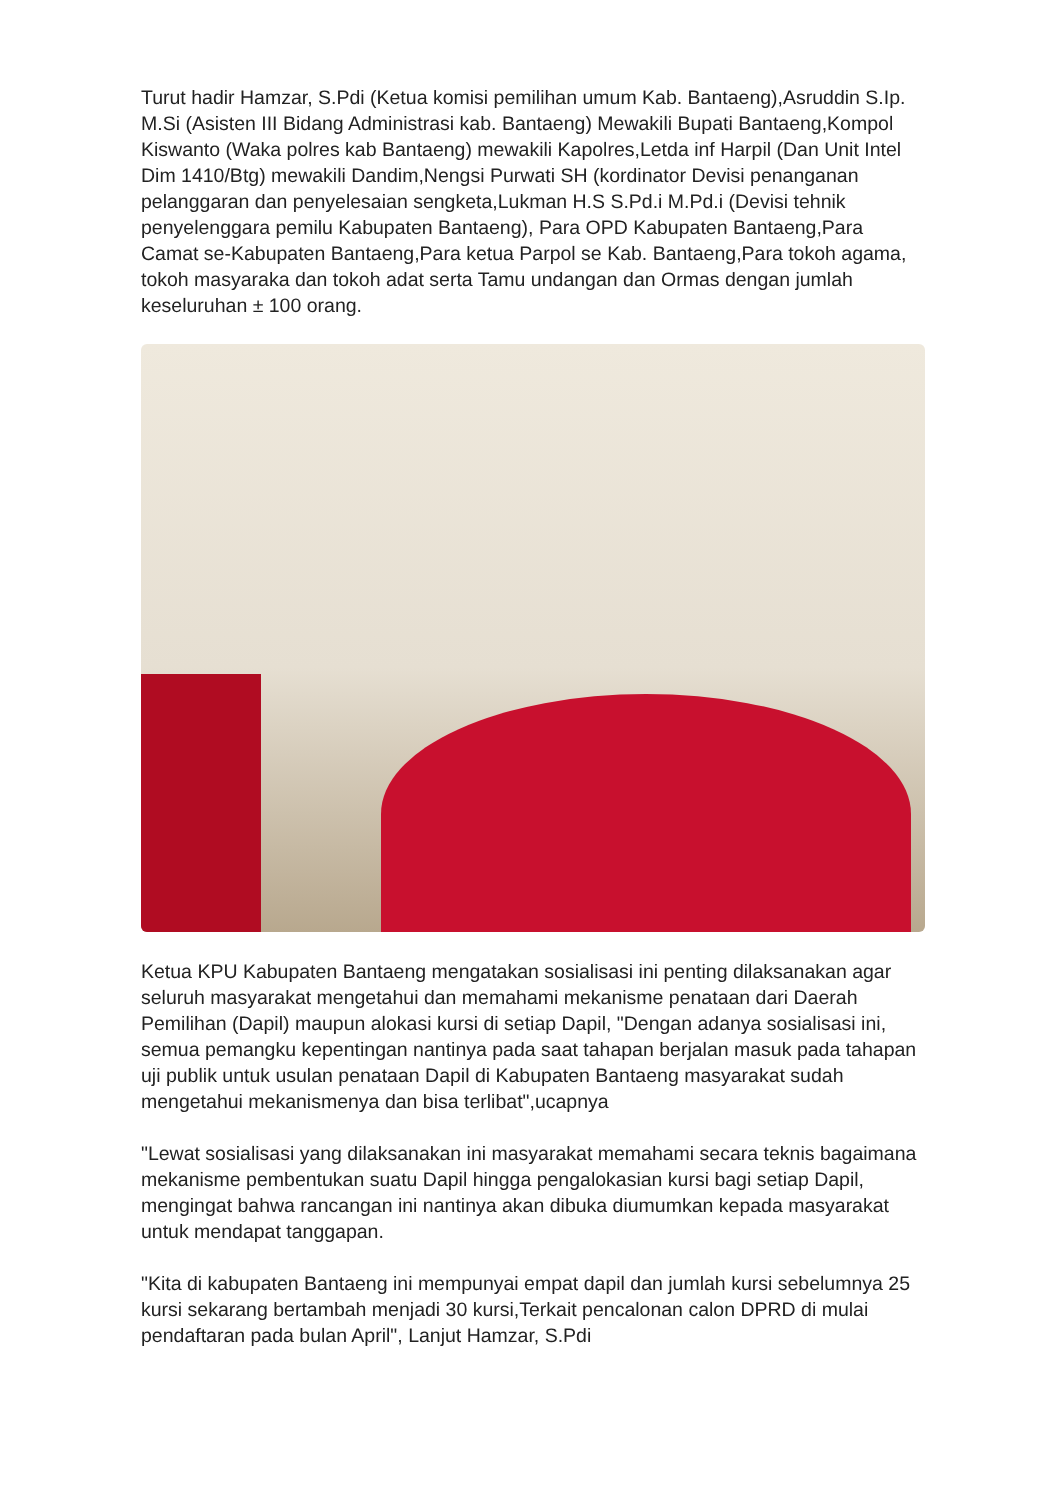Turut hadir Hamzar, S.Pdi (Ketua komisi pemilihan umum Kab. Bantaeng),Asruddin S.Ip. M.Si (Asisten III Bidang Administrasi kab. Bantaeng) Mewakili Bupati Bantaeng,Kompol Kiswanto (Waka polres kab Bantaeng) mewakili Kapolres,Letda inf Harpil (Dan Unit Intel Dim 1410/Btg) mewakili Dandim,Nengsi Purwati SH (kordinator Devisi penanganan pelanggaran dan penyelesaian sengketa,Lukman H.S S.Pd.i M.Pd.i (Devisi tehnik penyelenggara pemilu Kabupaten Bantaeng), Para OPD Kabupaten Bantaeng,Para Camat se-Kabupaten Bantaeng,Para ketua Parpol se Kab. Bantaeng,Para tokoh agama, tokoh masyaraka dan tokoh adat serta Tamu undangan dan Ormas dengan jumlah keseluruhan ± 100 orang.
Ketua KPU Kabupaten Bantaeng mengatakan sosialisasi ini penting dilaksanakan agar seluruh masyarakat mengetahui dan memahami mekanisme penataan dari Daerah Pemilihan (Dapil) maupun alokasi kursi di setiap Dapil, "Dengan adanya sosialisasi ini, semua pemangku kepentingan nantinya pada saat tahapan berjalan masuk pada tahapan uji publik untuk usulan penataan Dapil di Kabupaten Bantaeng masyarakat sudah mengetahui mekanismenya dan bisa terlibat",ucapnya
"Lewat sosialisasi yang dilaksanakan ini masyarakat memahami secara teknis bagaimana mekanisme pembentukan suatu Dapil hingga pengalokasian kursi bagi setiap Dapil, mengingat bahwa rancangan ini nantinya akan dibuka diumumkan kepada masyarakat untuk mendapat tanggapan.
"Kita di kabupaten Bantaeng ini mempunyai empat dapil dan jumlah kursi sebelumnya 25 kursi sekarang bertambah menjadi 30 kursi,Terkait pencalonan calon DPRD di mulai pendaftaran pada bulan April", Lanjut Hamzar, S.Pdi